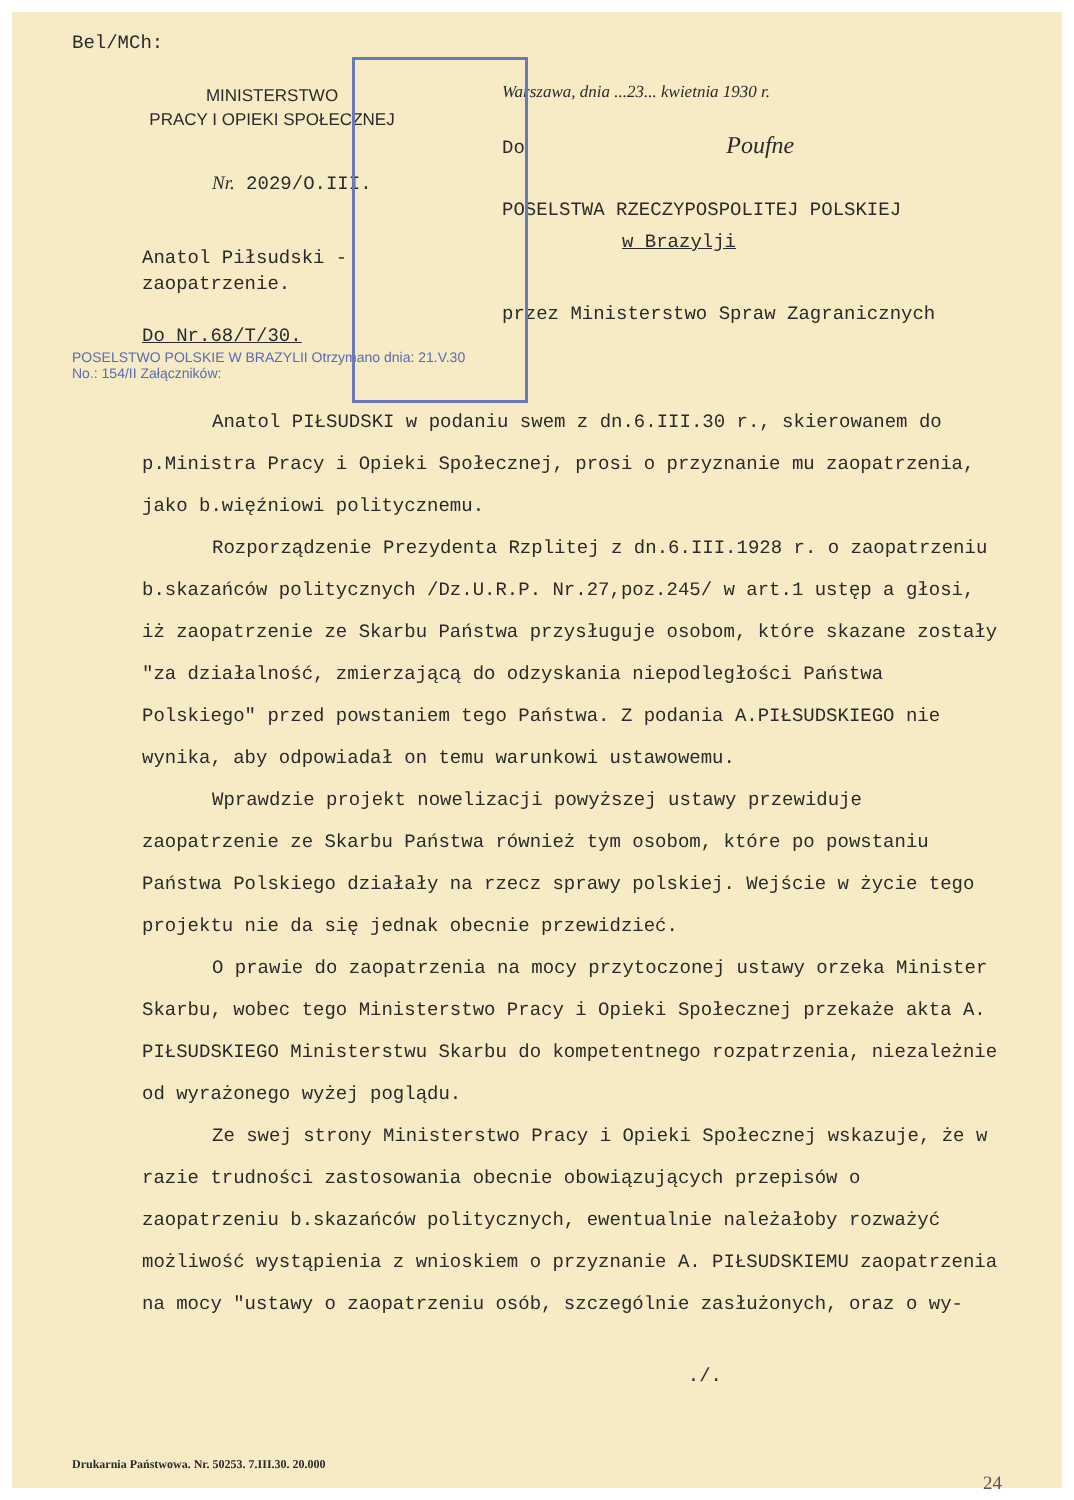Bel/MCh:
MINISTERSTWO
PRACY I OPIEKI SPOŁECZNEJ
Nr. 2029/O.III.
Anatol Piłsudski -
zaopatrzenie.
Do Nr.68/T/30.
POSELSTWO POLSKIE W BRAZYLII Otrzymano dnia: 21.V.30 No.: 154/II Załączników:
Warszawa, dnia ...23... kwietnia 1930 r.
Do Poufne
POSELSTWA RZECZYPOSPOLITEJ POLSKIEJ
w Brazylji
przez Ministerstwo Spraw Zagranicznych
Anatol PIŁSUDSKI w podaniu swem z dn.6.III.30 r., skierowanem do p.Ministra Pracy i Opieki Społecznej, prosi o przyznanie mu zaopatrzenia, jako b.więźniowi politycznemu.
Rozporządzenie Prezydenta Rzplitej z dn.6.III.1928 r. o zaopatrzeniu b.skazańców politycznych /Dz.U.R.P. Nr.27,poz.245/ w art.1 ustęp a głosi, iż zaopatrzenie ze Skarbu Państwa przysługuje osobom, które skazane zostały "za działalność, zmierzającą do odzyskania niepodległości Państwa Polskiego" przed powstaniem tego Państwa. Z podania A.PIŁSUDSKIEGO nie wynika, aby odpowiadał on temu warunkowi ustawowemu.
Wprawdzie projekt nowelizacji powyższej ustawy przewiduje zaopatrzenie ze Skarbu Państwa również tym osobom, które po powstaniu Państwa Polskiego działały na rzecz sprawy polskiej. Wejście w życie tego projektu nie da się jednak obecnie przewidzieć.
O prawie do zaopatrzenia na mocy przytoczonej ustawy orzeka Minister Skarbu, wobec tego Ministerstwo Pracy i Opieki Społecznej przekaże akta A. PIŁSUDSKIEGO Ministerstwu Skarbu do kompetentnego rozpatrzenia, niezależnie od wyrażonego wyżej poglądu.
Ze swej strony Ministerstwo Pracy i Opieki Społecznej wskazuje, że w razie trudności zastosowania obecnie obowiązujących przepisów o zaopatrzeniu b.skazańców politycznych, ewentualnie należałoby rozważyć możliwość wystąpienia z wnioskiem o przyznanie A. PIŁSUDSKIEMU zaopatrzenia na mocy "ustawy o zaopatrzeniu osób, szczególnie zasłużonych, oraz o wy-
./.
Drukarnia Państwowa. Nr. 50253. 7.III.30. 20.000
24